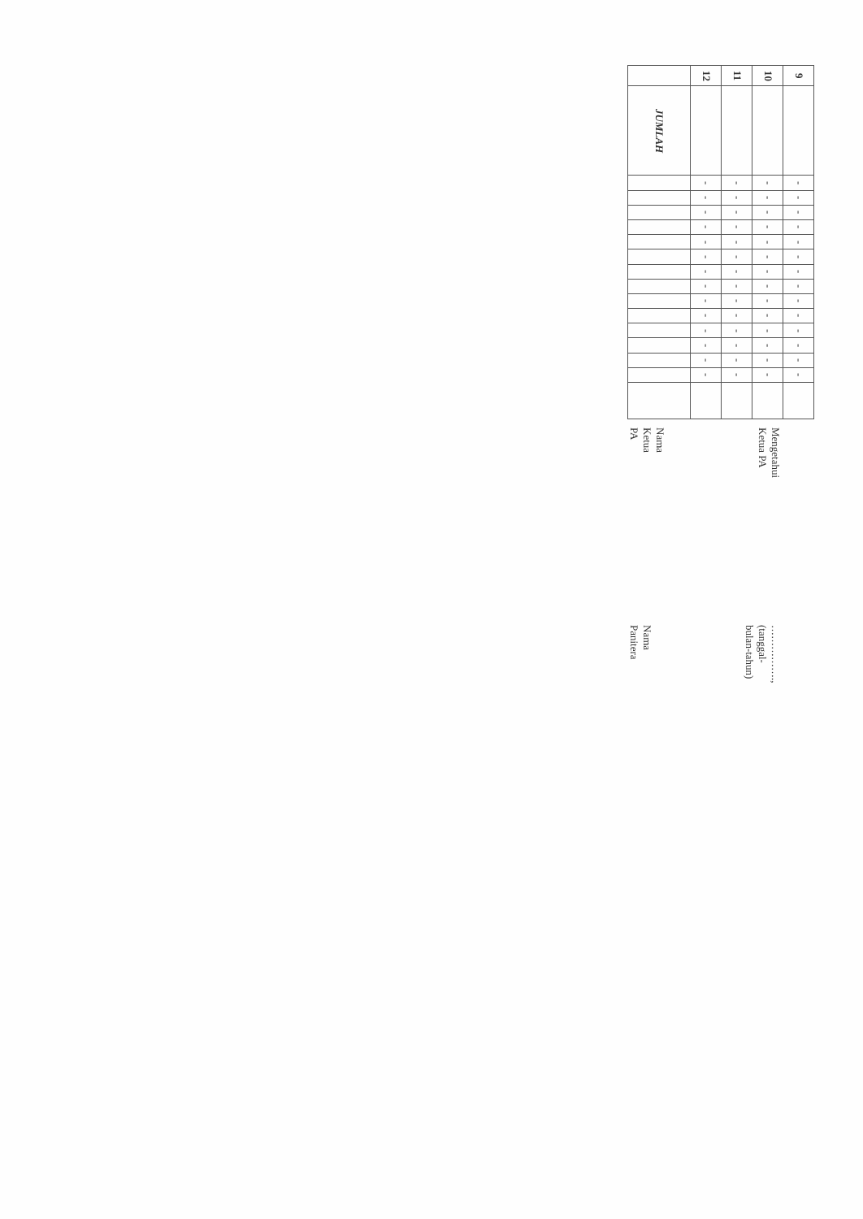| 9 | | - | - | - | - | - | - | - | - | - | - | - | - | - | - | |
| 10 | | - | - | - | - | - | - | - | - | - | - | - | - | - | - | |
| 11 | | - | - | - | - | - | - | - | - | - | - | - | - | - | - | |
| 12 | | - | - | - | - | - | - | - | - | - | - | - | - | - | - | |
| | JUMLAH | | | | | | | | | | | | | | | |
Mengetahui
Ketua PA
Nama Ketua
PA
……………., (tanggal-bulan-tahun)
Nama
Panitera